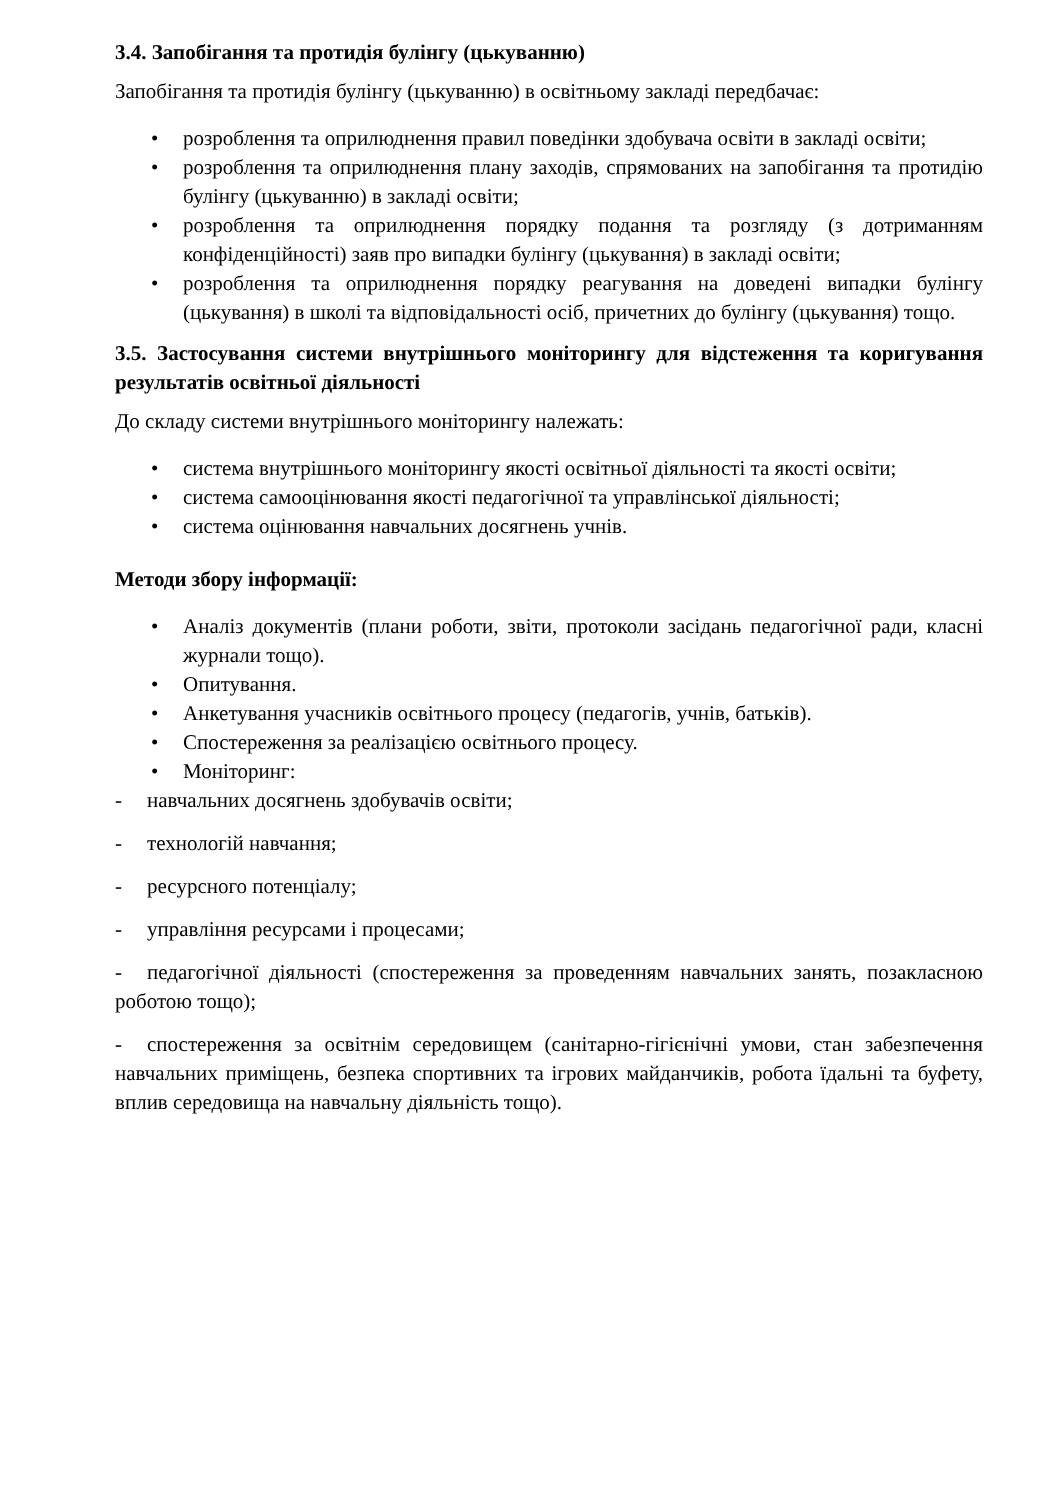3.4. Запобігання та протидія булінгу (цькуванню)
Запобігання та протидія булінгу (цькуванню) в освітньому закладі передбачає:
• розроблення та оприлюднення правил поведінки здобувача освіти в закладі освіти;
• розроблення та оприлюднення плану заходів, спрямованих на запобігання та протидію булінгу (цькуванню) в закладі освіти;
• розроблення та оприлюднення порядку подання та розгляду (з дотриманням конфіденційності) заяв про випадки булінгу (цькування) в закладі освіти;
• розроблення та оприлюднення порядку реагування на доведені випадки булінгу (цькування) в школі та відповідальності осіб, причетних до булінгу (цькування) тощо.
3.5. Застосування системи внутрішнього моніторингу для відстеження та коригування результатів освітньої діяльності
До складу системи внутрішнього моніторингу належать:
• система внутрішнього моніторингу якості освітньої діяльності та якості освіти;
• система самооцінювання якості педагогічної та управлінської діяльності;
• система оцінювання навчальних досягнень учнів.
Методи збору інформації:
• Аналіз документів (плани роботи, звіти, протоколи засідань педагогічної ради, класні журнали тощо).
• Опитування.
• Анкетування учасників освітнього процесу (педагогів, учнів, батьків).
• Спостереження за реалізацією освітнього процесу.
• Моніторинг:
- навчальних досягнень здобувачів освіти;
- технологій навчання;
- ресурсного потенціалу;
- управління ресурсами і процесами;
- педагогічної діяльності (спостереження за проведенням навчальних занять, позакласною роботою тощо);
- спостереження за освітнім середовищем (санітарно-гігієнічні умови, стан забезпечення навчальних приміщень, безпека спортивних та ігрових майданчиків, робота їдальні та буфету, вплив середовища на навчальну діяльність тощо).